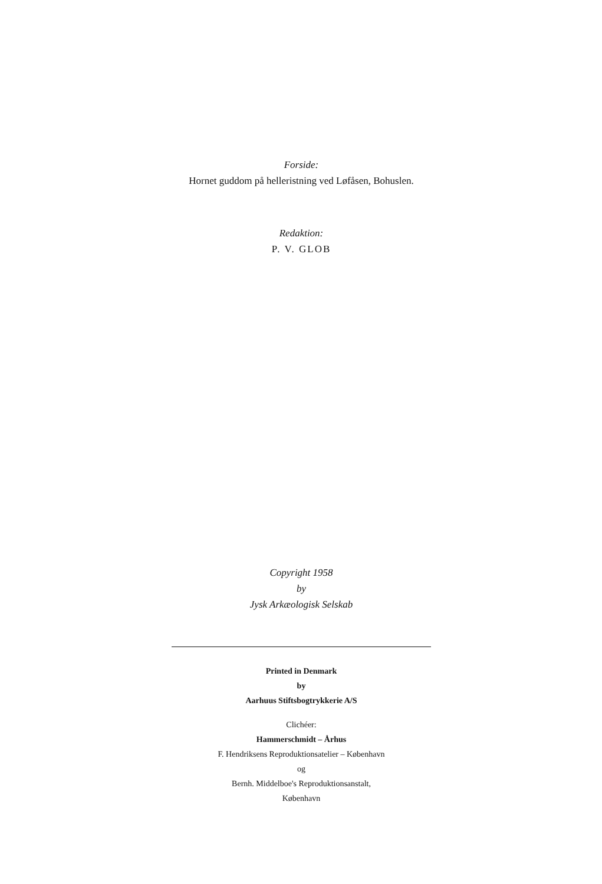Forside:
Hornet guddom på helleristning ved Løfåsen, Bohuslen.
Redaktion:
P. V. GLOB
Copyright 1958
by
Jysk Arkæologisk Selskab
Printed in Denmark
by
Aarhuus Stiftsbogtrykkerie A/S
Clichéer:
Hammerschmidt – Århus
F. Hendriksens Reproduktionsatelier – København
og
Bernh. Middelboe's Reproduktionsanstalt,
København